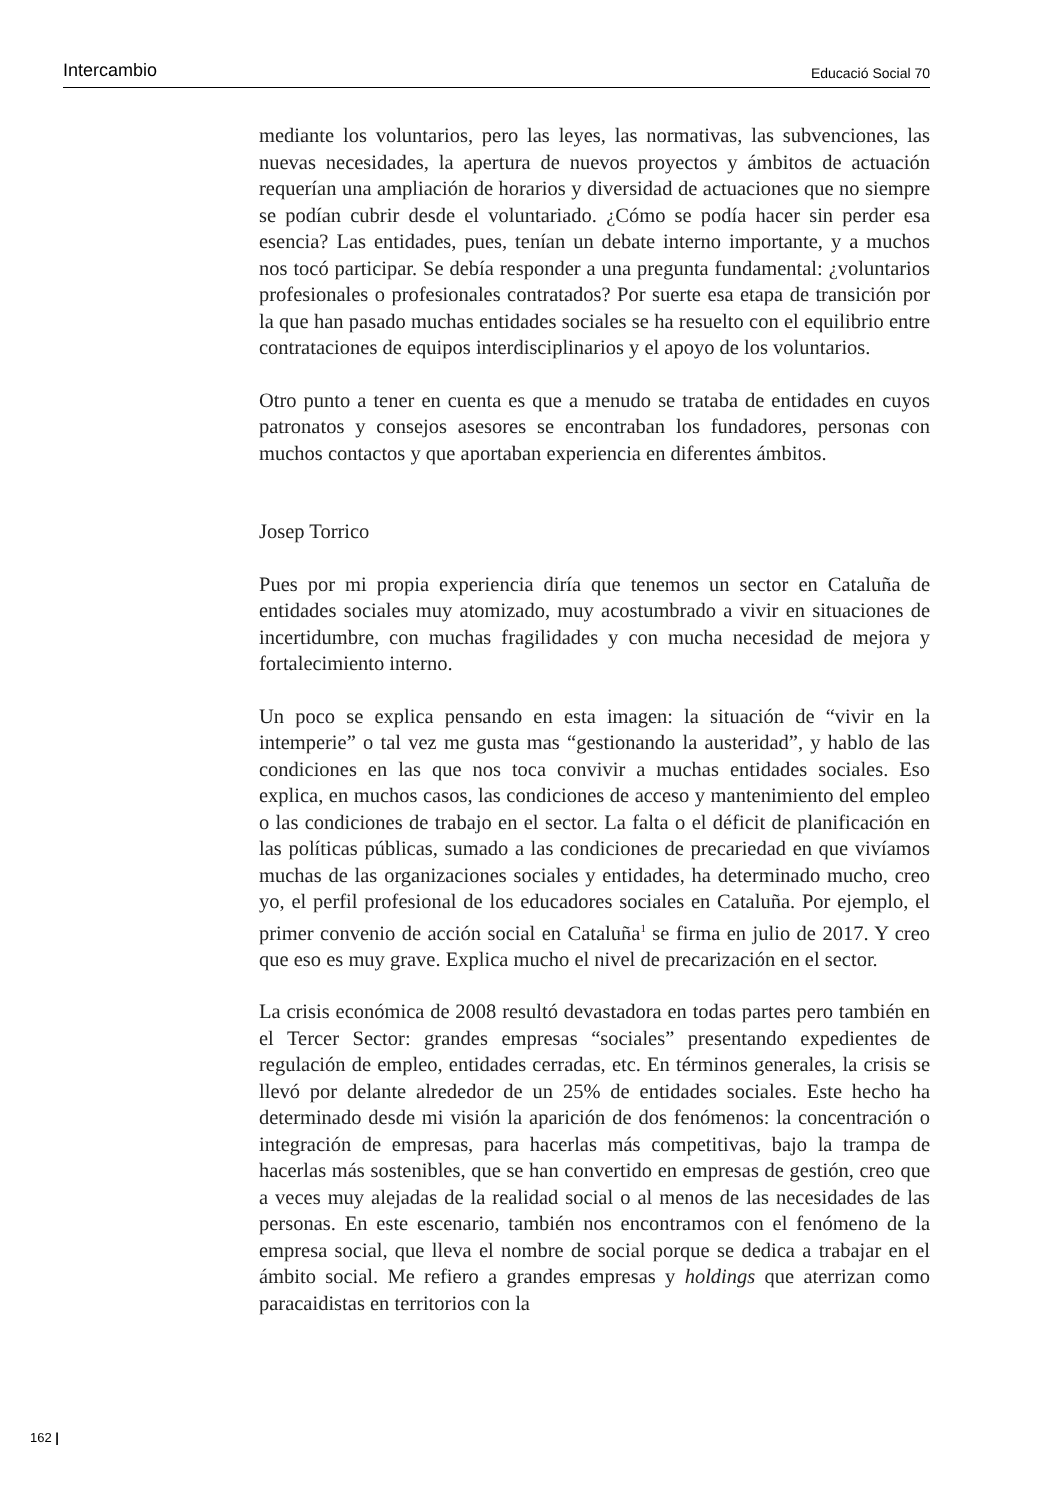Intercambio Educació Social 70
mediante los voluntarios, pero las leyes, las normativas, las subvenciones, las nuevas necesidades, la apertura de nuevos proyectos y ámbitos de actuación requerían una ampliación de horarios y diversidad de actuaciones que no siempre se podían cubrir desde el voluntariado. ¿Cómo se podía hacer sin perder esa esencia? Las entidades, pues, tenían un debate interno importante, y a muchos nos tocó participar. Se debía responder a una pregunta fundamental: ¿voluntarios profesionales o profesionales contratados? Por suerte esa etapa de transición por la que han pasado muchas entidades sociales se ha resuelto con el equilibrio entre contrataciones de equipos interdisciplinarios y el apoyo de los voluntarios.
Otro punto a tener en cuenta es que a menudo se trataba de entidades en cuyos patronatos y consejos asesores se encontraban los fundadores, personas con muchos contactos y que aportaban experiencia en diferentes ámbitos.
Josep Torrico
Pues por mi propia experiencia diría que tenemos un sector en Cataluña de entidades sociales muy atomizado, muy acostumbrado a vivir en situaciones de incertidumbre, con muchas fragilidades y con mucha necesidad de mejora y fortalecimiento interno.
Un poco se explica pensando en esta imagen: la situación de “vivir en la intemperie” o tal vez me gusta mas “gestionando la austeridad”, y hablo de las condiciones en las que nos toca convivir a muchas entidades sociales. Eso explica, en muchos casos, las condiciones de acceso y mantenimiento del empleo o las condiciones de trabajo en el sector. La falta o el déficit de planificación en las políticas públicas, sumado a las condiciones de precariedad en que vivíamos muchas de las organizaciones sociales y entidades, ha determinado mucho, creo yo, el perfil profesional de los educadores sociales en Cataluña. Por ejemplo, el primer convenio de acción social en Cataluña<sup>1</sup> se firma en julio de 2017. Y creo que eso es muy grave. Explica mucho el nivel de precarización en el sector.
La crisis económica de 2008 resultó devastadora en todas partes pero también en el Tercer Sector: grandes empresas “sociales” presentando expedientes de regulación de empleo, entidades cerradas, etc. En términos generales, la crisis se llevó por delante alrededor de un 25% de entidades sociales. Este hecho ha determinado desde mi visión la aparición de dos fenómenos: la concentración o integración de empresas, para hacerlas más competitivas, bajo la trampa de hacerlas más sostenibles, que se han convertido en empresas de gestión, creo que a veces muy alejadas de la realidad social o al menos de las necesidades de las personas. En este escenario, también nos encontramos con el fenómeno de la empresa social, que lleva el nombre de social porque se dedica a trabajar en el ámbito social. Me refiero a grandes empresas y holdings que aterrizan como paracaidistas en territorios con la
162 |